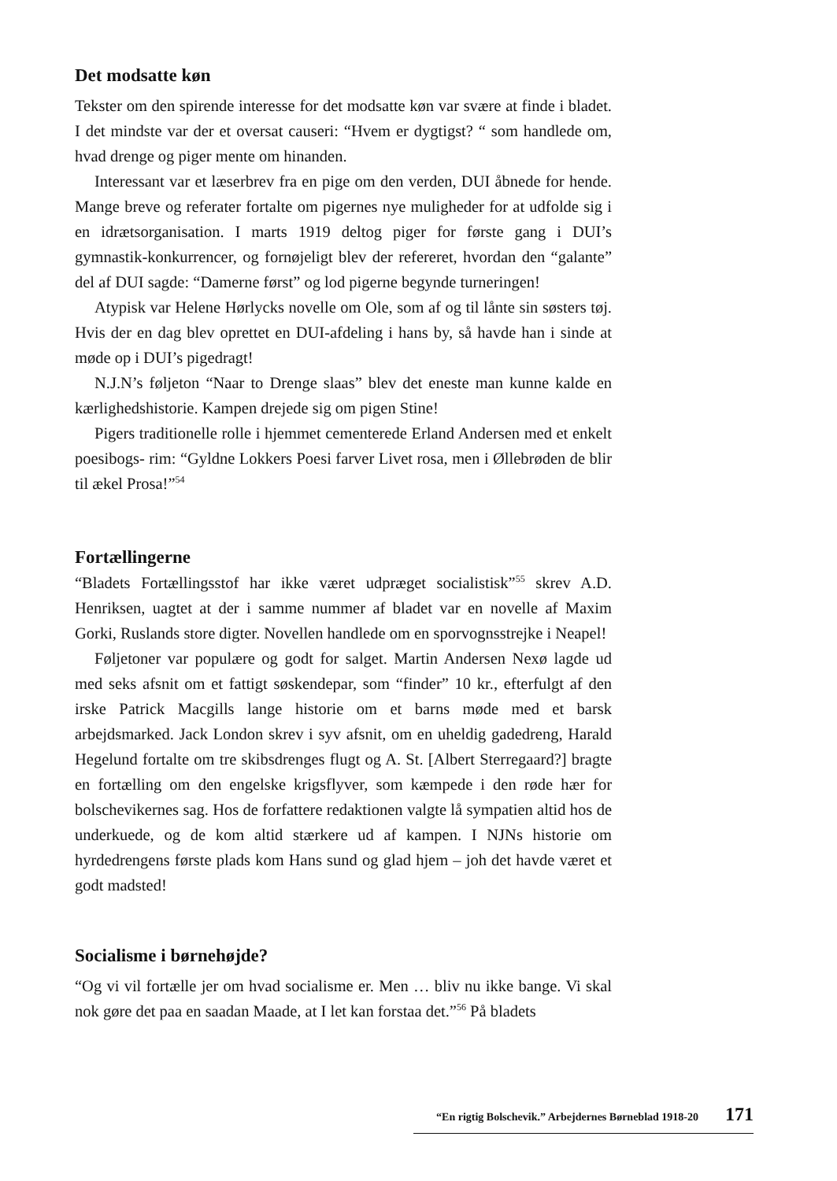Det modsatte køn
Tekster om den spirende interesse for det modsatte køn var svære at finde i bladet. I det mindste var der et oversat causeri: “Hvem er dygtigst? “ som handlede om, hvad drenge og piger mente om hinanden.
Interessant var et læserbrev fra en pige om den verden, DUI åbnede for hende. Mange breve og referater fortalte om pigernes nye muligheder for at udfolde sig i en idrætsorganisation. I marts 1919 deltog piger for første gang i DUI’s gymnastik-konkurrencer, og fornøjeligt blev der refereret, hvordan den “galante” del af DUI sagde: “Damerne først” og lod pigerne begynde turneringen!
Atypisk var Helene Hørlycks novelle om Ole, som af og til lånte sin søsters tøj. Hvis der en dag blev oprettet en DUI-afdeling i hans by, så havde han i sinde at møde op i DUI’s pigedragt!
N.J.N’s føljeton “Naar to Drenge slaas” blev det eneste man kunne kalde en kærlighedshistorie. Kampen drejede sig om pigen Stine!
Pigers traditionelle rolle i hjemmet cementerede Erland Andersen med et enkelt poesibogs- rim: “Gyldne Lokkers Poesi farver Livet rosa, men i Øllebrøden de blir til ækel Prosa!”<sup>54</sup>
Fortællingerne
“Bladets Fortællingsstof har ikke været udpræget socialistisk”<sup>55</sup> skrev A.D. Henriksen, uagtet at der i samme nummer af bladet var en novelle af Maxim Gorki, Ruslands store digter. Novellen handlede om en sporvognsstrejke i Neapel!
Føljetoner var populære og godt for salget. Martin Andersen Nexø lagde ud med seks afsnit om et fattigt søskendepar, som “finder” 10 kr., efterfulgt af den irske Patrick Macgills lange historie om et barns møde med et barsk arbejdsmarked. Jack London skrev i syv afsnit, om en uheldig gadedreng, Harald Hegelund fortalte om tre skibsdrenges flugt og A. St. [Albert Sterregaard?] bragte en fortælling om den engelske krigsflyver, som kæmpede i den røde hær for bolschevikernes sag. Hos de forfattere redaktionen valgte lå sympatien altid hos de underkuede, og de kom altid stærkere ud af kampen. I NJNs historie om hyrdedrengens første plads kom Hans sund og glad hjem – joh det havde været et godt madsted!
Socialisme i børnehøjde?
“Og vi vil fortælle jer om hvad socialisme er. Men … bliv nu ikke bange. Vi skal nok gøre det paa en saadan Maade, at I let kan forstaa det.”<sup>56</sup> På bladets
“En rigtig Bolschevik.” Arbejdernes Børneblad 1918-20 171